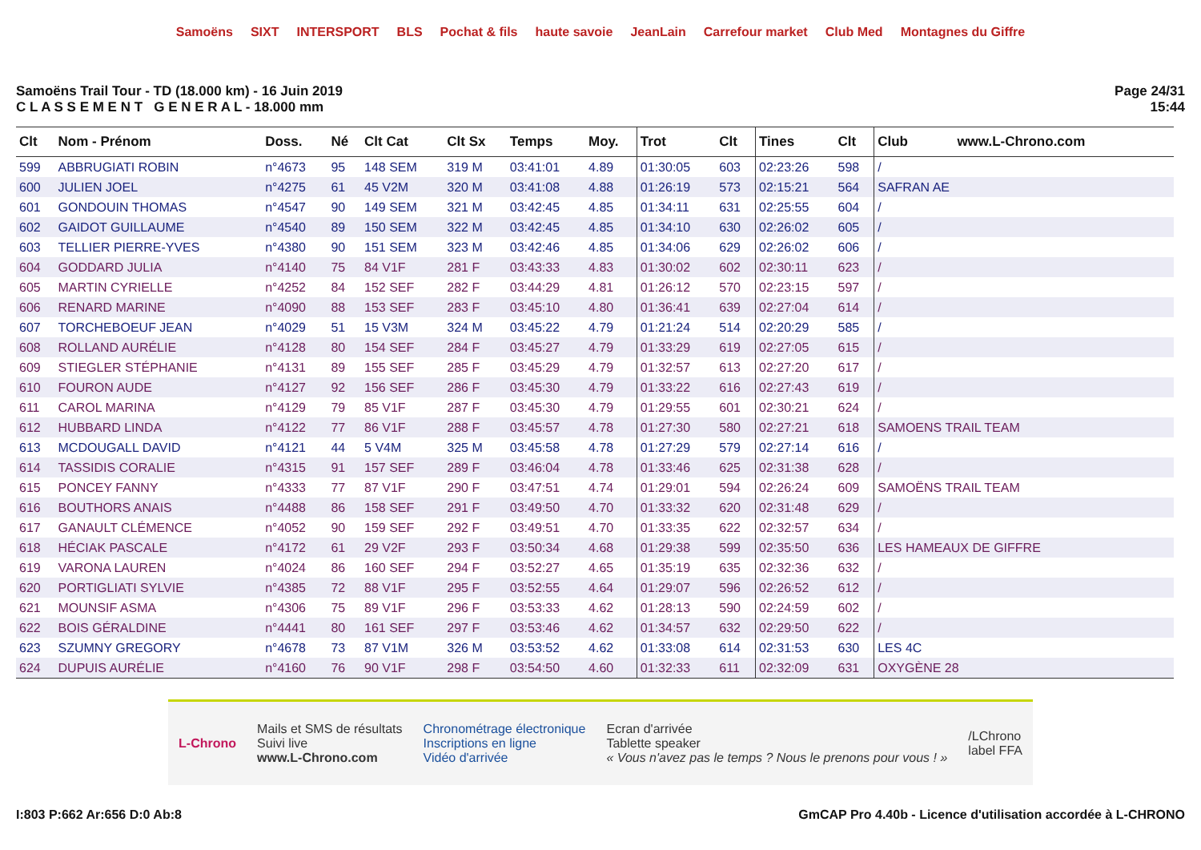Samoëns SIXT INTERSPORT BLS Pochat & fils haute savoie JeanLain Carrefour market Club Med Montagnes du Giffre
Samoëns Trail Tour - TD (18.000 km) - 16 Juin 2019
C L A S S E M E N T G E N E R A L - 18.000 mm
Page 24/31
15:44
| Clt | Nom - Prénom | Doss. | Né | Clt Cat | Clt Sx | Temps | Moy. | Trot | Clt | Tines | Clt | Club www.L-Chrono.com |
| --- | --- | --- | --- | --- | --- | --- | --- | --- | --- | --- | --- | --- |
| 599 | ABBRUGIATI ROBIN | n°4673 | 95 | 148 SEM | 319 M | 03:41:01 | 4.89 | 01:30:05 | 603 | 02:23:26 | 598 | / |
| 600 | JULIEN JOEL | n°4275 | 61 | 45 V2M | 320 M | 03:41:08 | 4.88 | 01:26:19 | 573 | 02:15:21 | 564 | SAFRAN AE |
| 601 | GONDOUIN THOMAS | n°4547 | 90 | 149 SEM | 321 M | 03:42:45 | 4.85 | 01:34:11 | 631 | 02:25:55 | 604 | / |
| 602 | GAIDOT GUILLAUME | n°4540 | 89 | 150 SEM | 322 M | 03:42:45 | 4.85 | 01:34:10 | 630 | 02:26:02 | 605 | / |
| 603 | TELLIER PIERRE-YVES | n°4380 | 90 | 151 SEM | 323 M | 03:42:46 | 4.85 | 01:34:06 | 629 | 02:26:02 | 606 | / |
| 604 | GODDARD JULIA | n°4140 | 75 | 84 V1F | 281 F | 03:43:33 | 4.83 | 01:30:02 | 602 | 02:30:11 | 623 | / |
| 605 | MARTIN CYRIELLE | n°4252 | 84 | 152 SEF | 282 F | 03:44:29 | 4.81 | 01:26:12 | 570 | 02:23:15 | 597 | / |
| 606 | RENARD MARINE | n°4090 | 88 | 153 SEF | 283 F | 03:45:10 | 4.80 | 01:36:41 | 639 | 02:27:04 | 614 | / |
| 607 | TORCHEBOEUF JEAN | n°4029 | 51 | 15 V3M | 324 M | 03:45:22 | 4.79 | 01:21:24 | 514 | 02:20:29 | 585 | / |
| 608 | ROLLAND AURÉLIE | n°4128 | 80 | 154 SEF | 284 F | 03:45:27 | 4.79 | 01:33:29 | 619 | 02:27:05 | 615 | / |
| 609 | STIEGLER STÉPHANIE | n°4131 | 89 | 155 SEF | 285 F | 03:45:29 | 4.79 | 01:32:57 | 613 | 02:27:20 | 617 | / |
| 610 | FOURON AUDE | n°4127 | 92 | 156 SEF | 286 F | 03:45:30 | 4.79 | 01:33:22 | 616 | 02:27:43 | 619 | / |
| 611 | CAROL MARINA | n°4129 | 79 | 85 V1F | 287 F | 03:45:30 | 4.79 | 01:29:55 | 601 | 02:30:21 | 624 | / |
| 612 | HUBBARD LINDA | n°4122 | 77 | 86 V1F | 288 F | 03:45:57 | 4.78 | 01:27:30 | 580 | 02:27:21 | 618 | SAMOENS TRAIL TEAM |
| 613 | MCDOUGALL DAVID | n°4121 | 44 | 5 V4M | 325 M | 03:45:58 | 4.78 | 01:27:29 | 579 | 02:27:14 | 616 | / |
| 614 | TASSIDIS CORALIE | n°4315 | 91 | 157 SEF | 289 F | 03:46:04 | 4.78 | 01:33:46 | 625 | 02:31:38 | 628 | / |
| 615 | PONCEY FANNY | n°4333 | 77 | 87 V1F | 290 F | 03:47:51 | 4.74 | 01:29:01 | 594 | 02:26:24 | 609 | SAMOËNS TRAIL TEAM |
| 616 | BOUTHORS ANAIS | n°4488 | 86 | 158 SEF | 291 F | 03:49:50 | 4.70 | 01:33:32 | 620 | 02:31:48 | 629 | / |
| 617 | GANAULT CLÉMENCE | n°4052 | 90 | 159 SEF | 292 F | 03:49:51 | 4.70 | 01:33:35 | 622 | 02:32:57 | 634 | / |
| 618 | HÉCIAK PASCALE | n°4172 | 61 | 29 V2F | 293 F | 03:50:34 | 4.68 | 01:29:38 | 599 | 02:35:50 | 636 | LES HAMEAUX DE GIFFRE |
| 619 | VARONA LAUREN | n°4024 | 86 | 160 SEF | 294 F | 03:52:27 | 4.65 | 01:35:19 | 635 | 02:32:36 | 632 | / |
| 620 | PORTIGLIATI SYLVIE | n°4385 | 72 | 88 V1F | 295 F | 03:52:55 | 4.64 | 01:29:07 | 596 | 02:26:52 | 612 | / |
| 621 | MOUNSIF ASMA | n°4306 | 75 | 89 V1F | 296 F | 03:53:33 | 4.62 | 01:28:13 | 590 | 02:24:59 | 602 | / |
| 622 | BOIS GÉRALDINE | n°4441 | 80 | 161 SEF | 297 F | 03:53:46 | 4.62 | 01:34:57 | 632 | 02:29:50 | 622 | / |
| 623 | SZUMNY GREGORY | n°4678 | 73 | 87 V1M | 326 M | 03:53:52 | 4.62 | 01:33:08 | 614 | 02:31:53 | 630 | LES 4C |
| 624 | DUPUIS AURÉLIE | n°4160 | 76 | 90 V1F | 298 F | 03:54:50 | 4.60 | 01:32:33 | 611 | 02:32:09 | 631 | OXYGÈNE 28 |
L-Chrono
Mails et SMS de résultats
Suivi live
www.L-Chrono.com
Chronométrage électronique
Inscriptions en ligne
Vidéo d'arrivée
Ecran d'arrivée
Tablette speaker
« Vous n'avez pas le temps ? Nous le prenons pour vous ! »
/LChrono
label FFA
I:803 P:662 Ar:656 D:0 Ab:8 GmCAP Pro 4.40b - Licence d'utilisation accordée à L-CHRONO